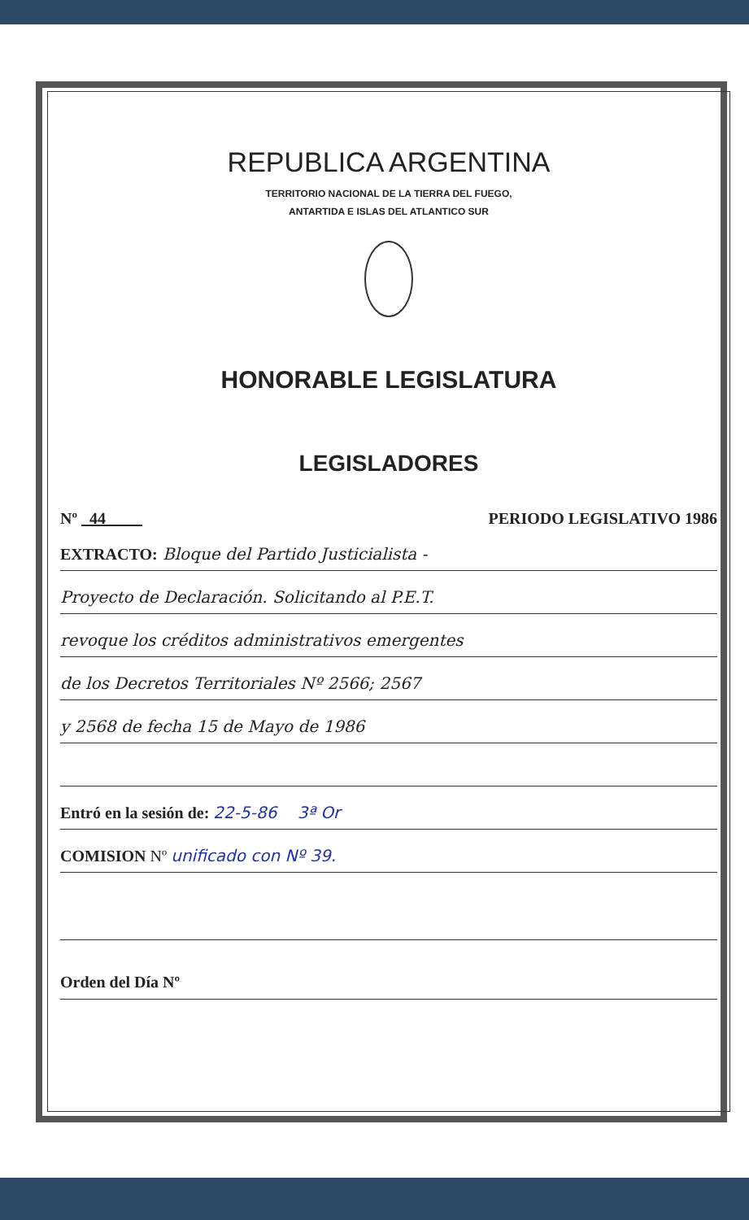REPUBLICA ARGENTINA
TERRITORIO NACIONAL DE LA TIERRA DEL FUEGO,
ANTARTIDA E ISLAS DEL ATLANTICO SUR
HONORABLE LEGISLATURA
LEGISLADORES
Nº 44 PERIODO LEGISLATIVO 1986
EXTRACTO: Bloque del Partido Justicialista -
Proyecto de Declaración. Solicitando al P.E.T.
revoque los créditos administrativos emergentes
de los Decretos Territoriales Nº 2566; 2567
y 2568 de fecha 15 de Mayo de 1986
Entró en la sesión de: 22-5-86 3ª Or
COMISION Nº unificado con Nº 39.
Orden del Día Nº